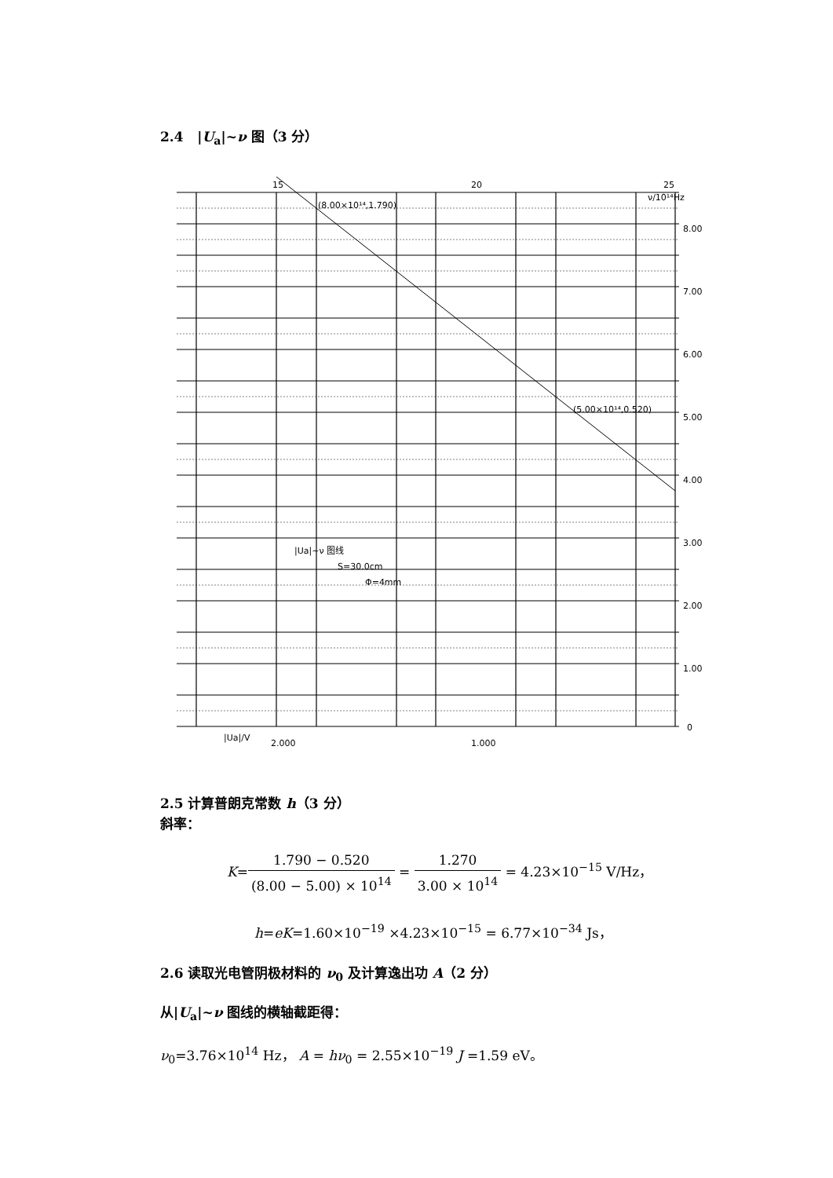2.4 |U<sub>a</sub>|~ν 图（3 分）
15
20
25
8.00
7.00
6.00
5.00
4.00
3.00
2.00
1.00
0
2.000
1.000
|Ua|/V
ν/10¹⁴Hz
(8.00×10¹⁴,1.790)
(5.00×10¹⁴,0.520)
|Ua|~ν 图线
S=30.0cm
Φ=4mm
2.5 计算普朗克常数 h（3 分）
斜率：
K=1.790 − 0.520 (8.00 − 5.00) × 10<sup>14</sup> = 1.270 3.00 × 10<sup>14</sup> = 4.23×10<sup>−15</sup> V/Hz，
h=eK=1.60×10<sup>−19</sup> ×4.23×10<sup>−15</sup> = 6.77×10<sup>−34</sup> Js，
2.6 读取光电管阴极材料的 ν<sub>0</sub> 及计算逸出功 A（2 分）
从|U<sub>a</sub>|~ν 图线的横轴截距得：
ν<sub>0</sub>=3.76×10<sup>14</sup> Hz， A = hν<sub>0</sub> = 2.55×10<sup>−19</sup> J =1.59 eV。